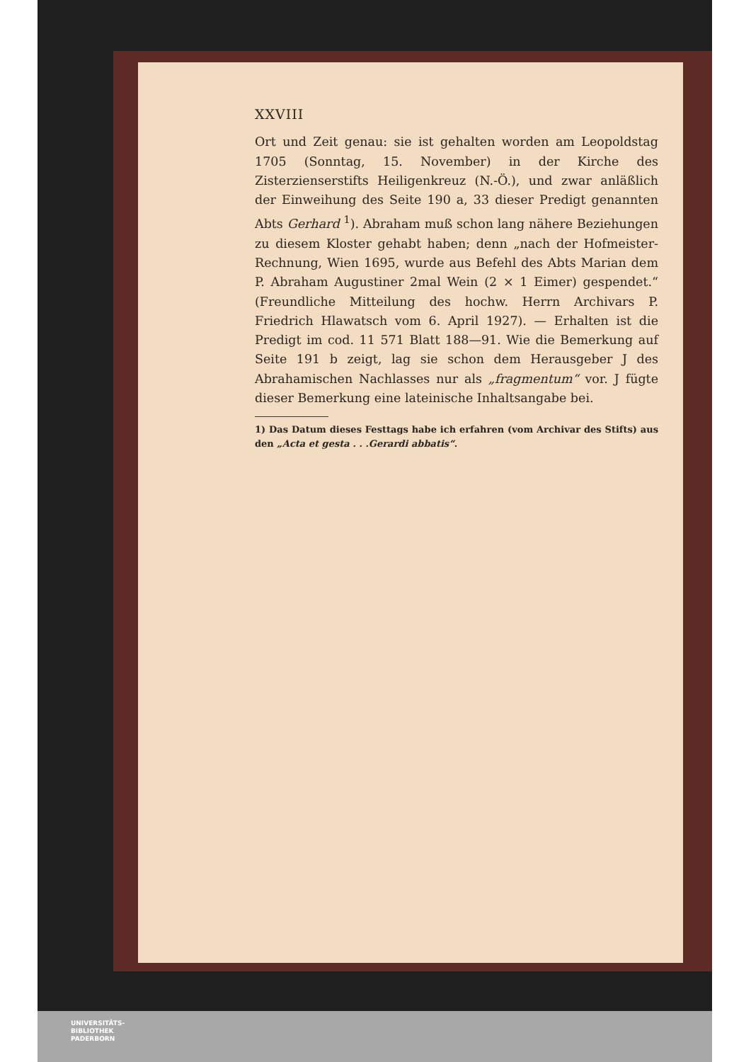XXVIII
Ort und Zeit genau: sie ist gehalten worden am Leopoldstag 1705 (Sonntag, 15. November) in der Kirche des Zisterzienserstifts Heiligenkreuz (N.-Ö.), und zwar anläßlich der Einweihung des Seite 190 a, 33 dieser Predigt genannten Abts Gerhard <sup>1</sup>). Abraham muß schon lang nähere Beziehungen zu diesem Kloster gehabt haben; denn „nach der Hofmeister-Rechnung, Wien 1695, wurde aus Befehl des Abts Marian dem P. Abraham Augustiner 2mal Wein (2 × 1 Eimer) gespendet.“ (Freundliche Mitteilung des hochw. Herrn Archivars P. Friedrich Hlawatsch vom 6. April 1927). — Erhalten ist die Predigt im cod. 11 571 Blatt 188—91. Wie die Bemerkung auf Seite 191 b zeigt, lag sie schon dem Herausgeber J des Abrahamischen Nachlasses nur als „fragmentum“ vor. J fügte dieser Bemerkung eine lateinische Inhaltsangabe bei.
1) Das Datum dieses Festtags habe ich erfahren (vom Archivar des Stifts) aus den „Acta et gesta . . .Gerardi abbatis“.
UNIVERSITÄTS-
BIBLIOTHEK
PADERBORN